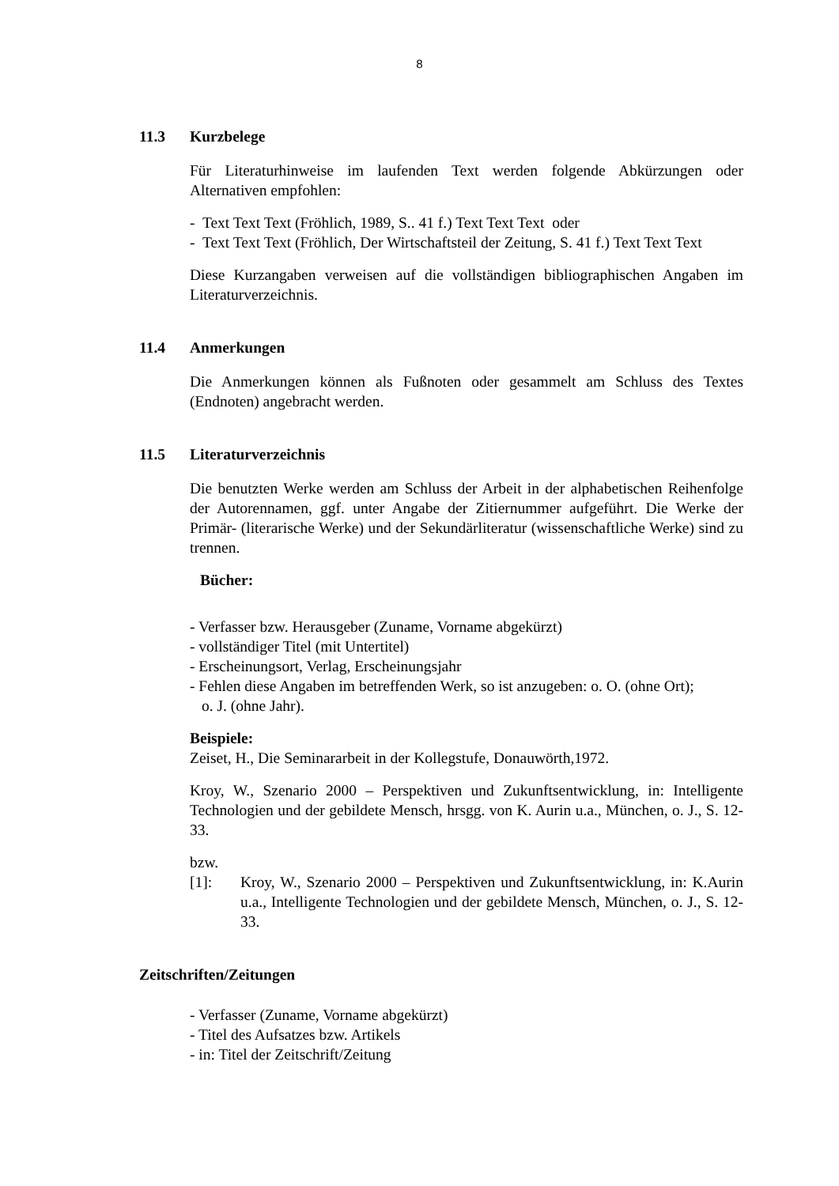8
11.3 Kurzbelege
Für Literaturhinweise im laufenden Text werden folgende Abkürzungen oder Alternativen empfohlen:
- Text Text Text (Fröhlich, 1989, S.. 41 f.) Text Text Text oder
- Text Text Text (Fröhlich, Der Wirtschaftsteil der Zeitung, S. 41 f.) Text Text Text
Diese Kurzangaben verweisen auf die vollständigen bibliographischen Angaben im Literaturverzeichnis.
11.4 Anmerkungen
Die Anmerkungen können als Fußnoten oder gesammelt am Schluss des Textes (Endnoten) angebracht werden.
11.5 Literaturverzeichnis
Die benutzten Werke werden am Schluss der Arbeit in der alphabetischen Reihenfolge der Autorennamen, ggf. unter Angabe der Zitiernummer aufgeführt. Die Werke der Primär- (literarische Werke) und der Sekundärliteratur (wissenschaftliche Werke) sind zu trennen.
Bücher:
- Verfasser bzw. Herausgeber (Zuname, Vorname abgekürzt)
- vollständiger Titel (mit Untertitel)
- Erscheinungsort, Verlag, Erscheinungsjahr
- Fehlen diese Angaben im betreffenden Werk, so ist anzugeben: o. O. (ohne Ort);
o. J. (ohne Jahr).
Beispiele:
Zeiset, H., Die Seminararbeit in der Kollegstufe, Donauwörth,1972.
Kroy, W., Szenario 2000 – Perspektiven und Zukunftsentwicklung, in: Intelligente Technologien und der gebildete Mensch, hrsgg. von K. Aurin u.a., München, o. J., S. 12-33.
bzw.
[1]: Kroy, W., Szenario 2000 – Perspektiven und Zukunftsentwicklung, in: K.Aurin u.a., Intelligente Technologien und der gebildete Mensch, München, o. J., S. 12-33.
Zeitschriften/Zeitungen
- Verfasser (Zuname, Vorname abgekürzt)
- Titel des Aufsatzes bzw. Artikels
- in: Titel der Zeitschrift/Zeitung